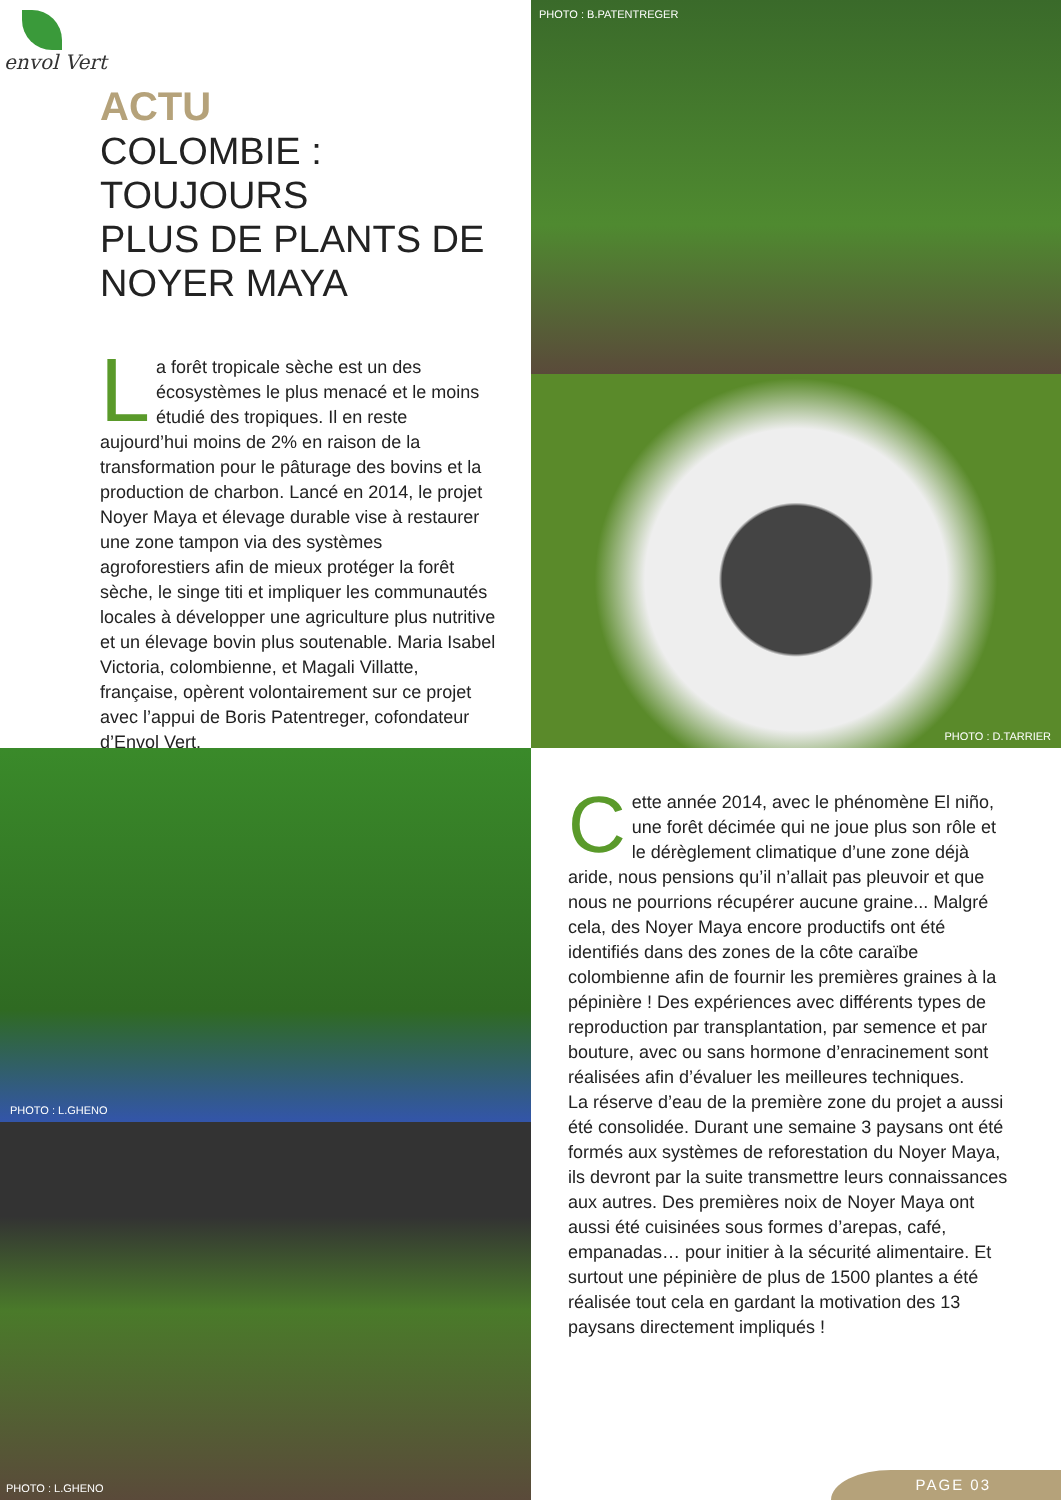envol Vert
ACTU
COLOMBIE : TOUJOURS
PLUS DE PLANTS DE
NOYER MAYA
La forêt tropicale sèche est un des écosystèmes le plus menacé et le moins étudié des tropiques. Il en reste aujourd’hui moins de 2% en raison de la transformation pour le pâturage des bovins et la production de charbon. Lancé en 2014, le projet Noyer Maya et élevage durable vise à restaurer une zone tampon via des systèmes agroforestiers afin de mieux protéger la forêt sèche, le singe titi et impliquer les communautés locales à développer une agriculture plus nutritive et un élevage bovin plus soutenable. Maria Isabel Victoria, colombienne, et Magali Villatte, française, opèrent volontairement sur ce projet avec l’appui de Boris Patentreger, cofondateur d’Envol Vert.
PHOTO : B.PATENTREGER
PHOTO : D.TARRIER
PHOTO : L.GHENO
PHOTO : L.GHENO
Cette année 2014, avec le phénomène El niño, une forêt décimée qui ne joue plus son rôle et le dérèglement climatique d’une zone déjà aride, nous pensions qu’il n’allait pas pleuvoir et que nous ne pourrions récupérer aucune graine... Malgré cela, des Noyer Maya encore productifs ont été identifiés dans des zones de la côte caraïbe colombienne afin de fournir les premières graines à la pépinière ! Des expériences avec différents types de reproduction par transplantation, par semence et par bouture, avec ou sans hormone d’enracinement sont réalisées afin d’évaluer les meilleures techniques.
La réserve d’eau de la première zone du projet a aussi été consolidée. Durant une semaine 3 paysans ont été formés aux systèmes de reforestation du Noyer Maya, ils devront par la suite transmettre leurs connaissances aux autres. Des premières noix de Noyer Maya ont aussi été cuisinées sous formes d’arepas, café, empanadas… pour initier à la sécurité alimentaire. Et surtout une pépinière de plus de 1500 plantes a été réalisée tout cela en gardant la motivation des 13 paysans directement impliqués !
PAGE 03